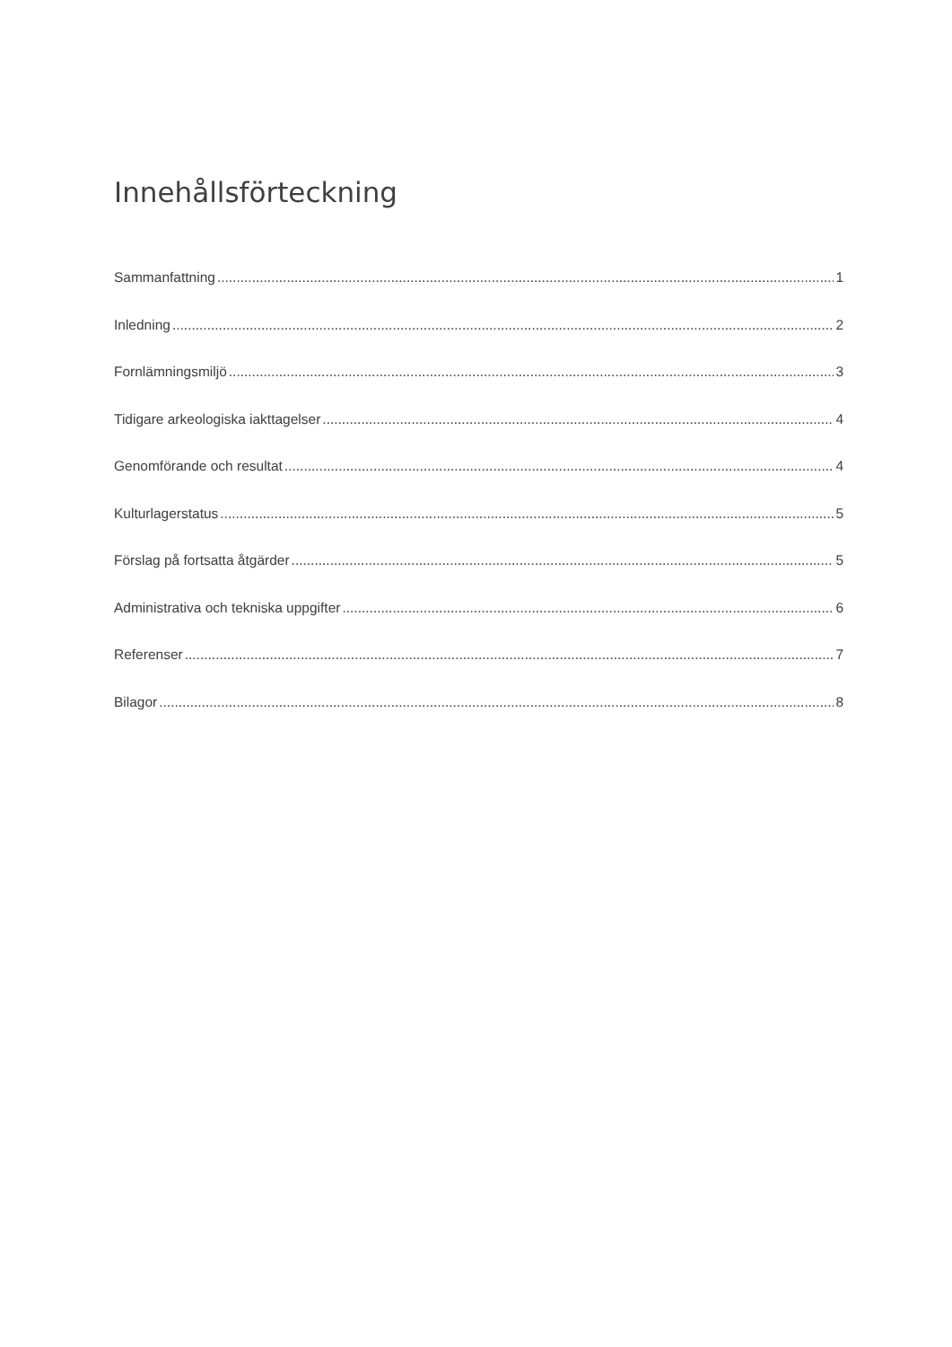Innehållsförteckning
Sammanfattning 1
Inledning 2
Fornlämningsmiljö 3
Tidigare arkeologiska iakttagelser 4
Genomförande och resultat 4
Kulturlagerstatus 5
Förslag på fortsatta åtgärder 5
Administrativa och tekniska uppgifter 6
Referenser 7
Bilagor 8